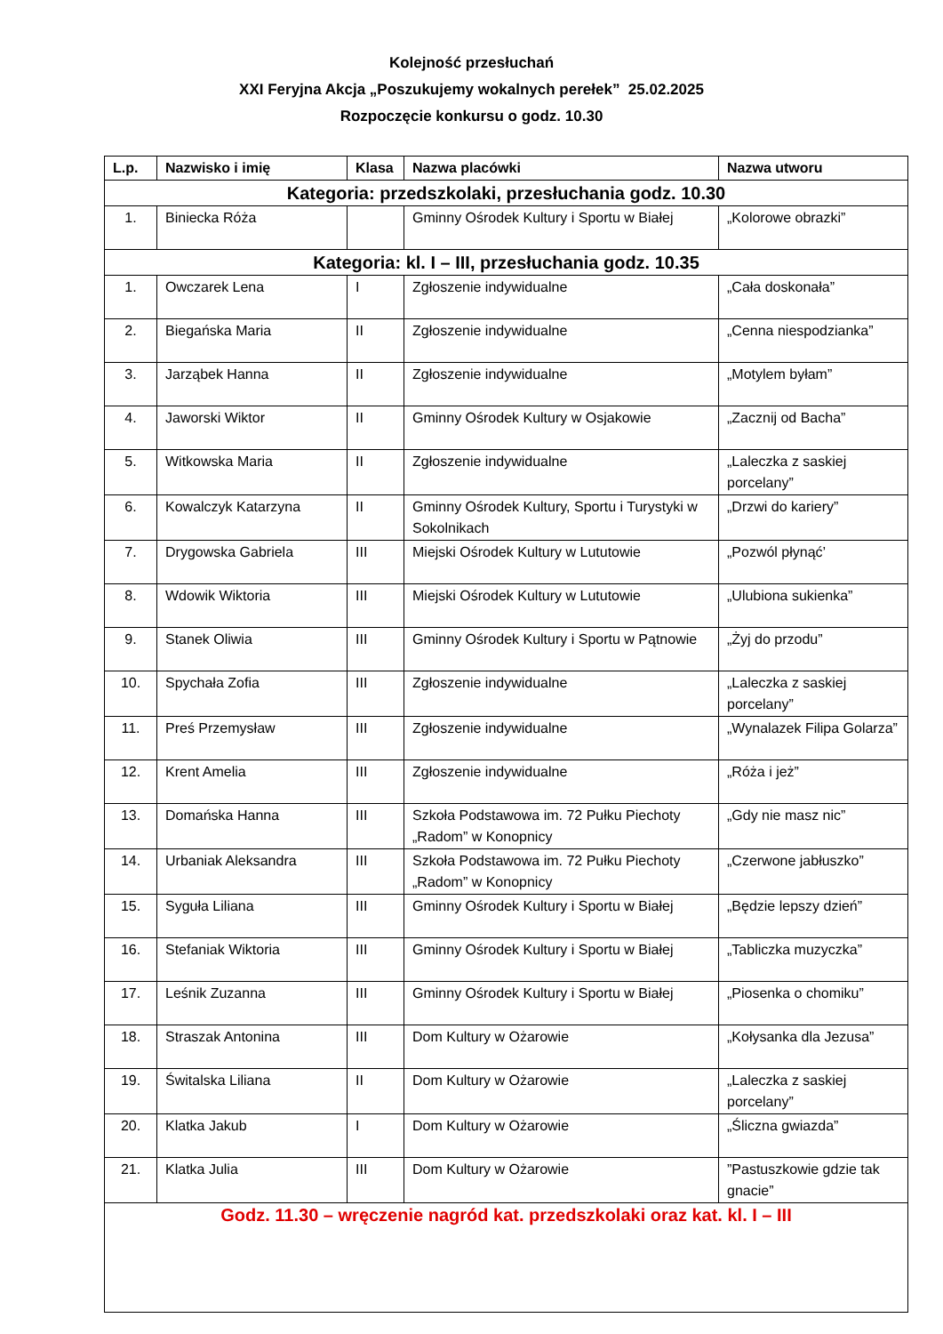Kolejność przesłuchań
XXI Feryjna Akcja „Poszukujemy wokalnych perełek” 25.02.2025
Rozpoczęcie konkursu o godz. 10.30
| L.p. | Nazwisko i imię | Klasa | Nazwa placówki | Nazwa utworu |
| --- | --- | --- | --- | --- |
| Kategoria: przedszkolaki, przesłuchania godz. 10.30 | | | | |
| 1. | Biniecka Róża | | Gminny Ośrodek Kultury i Sportu w Białej | „Kolorowe obrazki” |
| Kategoria: kl. I – III, przesłuchania godz. 10.35 | | | | |
| 1. | Owczarek Lena | I | Zgłoszenie indywidualne | „Cała doskonała” |
| 2. | Biegańska Maria | II | Zgłoszenie indywidualne | „Cenna niespodzianka” |
| 3. | Jarząbek Hanna | II | Zgłoszenie indywidualne | „Motylem byłam” |
| 4. | Jaworski Wiktor | II | Gminny Ośrodek Kultury w Osjakowie | „Zacznij od Bacha” |
| 5. | Witkowska Maria | II | Zgłoszenie indywidualne | „Laleczka z saskiej porcelany” |
| 6. | Kowalczyk Katarzyna | II | Gminny Ośrodek Kultury, Sportu i Turystyki w Sokolnikach | „Drzwi do kariery” |
| 7. | Drygowska Gabriela | III | Miejski Ośrodek Kultury w Lututowie | „Pozwól płynąć’ |
| 8. | Wdowik Wiktoria | III | Miejski Ośrodek Kultury w Lututowie | „Ulubiona sukienka” |
| 9. | Stanek Oliwia | III | Gminny Ośrodek Kultury i Sportu w Pątnowie | „Żyj do przodu” |
| 10. | Spychała Zofia | III | Zgłoszenie indywidualne | „Laleczka z saskiej porcelany” |
| 11. | Preś Przemysław | III | Zgłoszenie indywidualne | „Wynalazek Filipa Golarza” |
| 12. | Krent Amelia | III | Zgłoszenie indywidualne | „Róża i jeż” |
| 13. | Domańska Hanna | III | Szkoła Podstawowa im. 72 Pułku Piechoty „Radom” w Konopnicy | „Gdy nie masz nic” |
| 14. | Urbaniak Aleksandra | III | Szkoła Podstawowa im. 72 Pułku Piechoty „Radom” w Konopnicy | „Czerwone jabłuszko” |
| 15. | Syguła Liliana | III | Gminny Ośrodek Kultury i Sportu w Białej | „Będzie lepszy dzień” |
| 16. | Stefaniak Wiktoria | III | Gminny Ośrodek Kultury i Sportu w Białej | „Tabliczka muzyczka” |
| 17. | Leśnik Zuzanna | III | Gminny Ośrodek Kultury i Sportu w Białej | „Piosenka o chomiku” |
| 18. | Straszak Antonina | III | Dom Kultury w Ożarowie | „Kołysanka dla Jezusa” |
| 19. | Świtalska Liliana | II | Dom Kultury w Ożarowie | „Laleczka z saskiej porcelany” |
| 20. | Klatka Jakub | I | Dom Kultury w Ożarowie | „Śliczna gwiazda” |
| 21. | Klatka Julia | III | Dom Kultury w Ożarowie | ”Pastuszkowie gdzie tak gnacie” |
| Godz. 11.30 – wręczenie nagród kat. przedszkolaki oraz kat. kl. I – III | | | | |